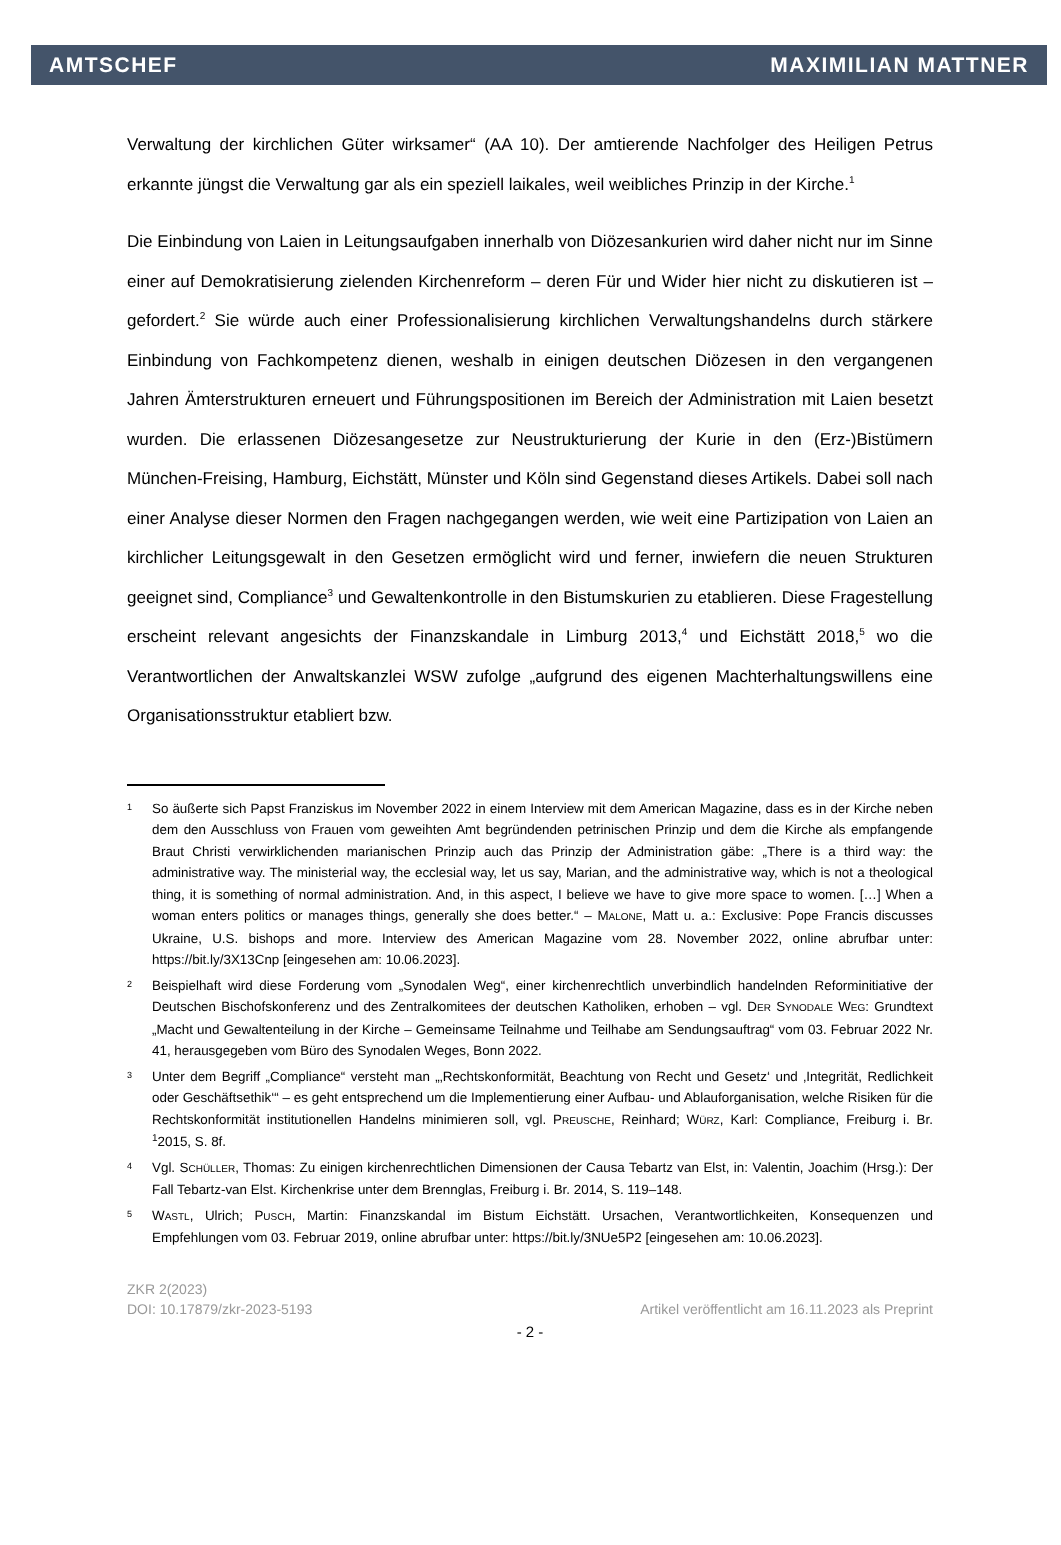AMTSCHEF MAXIMILIAN MATTNER
Verwaltung der kirchlichen Güter wirksamer“ (AA 10). Der amtierende Nachfolger des Heiligen Petrus erkannte jüngst die Verwaltung gar als ein speziell laikales, weil weibliches Prinzip in der Kirche.<sup>1</sup>
Die Einbindung von Laien in Leitungsaufgaben innerhalb von Diözesankurien wird daher nicht nur im Sinne einer auf Demokratisierung zielenden Kirchenreform – deren Für und Wider hier nicht zu diskutieren ist – gefordert.<sup>2</sup> Sie würde auch einer Professionalisierung kirchlichen Verwaltungshandelns durch stärkere Einbindung von Fachkompetenz dienen, weshalb in einigen deutschen Diözesen in den vergangenen Jahren Ämterstrukturen erneuert und Führungspositionen im Bereich der Administration mit Laien besetzt wurden. Die erlassenen Diözesangesetze zur Neustrukturierung der Kurie in den (Erz-)Bistümern München-Freising, Hamburg, Eichstätt, Münster und Köln sind Gegenstand dieses Artikels. Dabei soll nach einer Analyse dieser Normen den Fragen nachgegangen werden, wie weit eine Partizipation von Laien an kirchlicher Leitungsgewalt in den Gesetzen ermöglicht wird und ferner, inwiefern die neuen Strukturen geeignet sind, Compliance<sup>3</sup> und Gewaltenkontrolle in den Bistumskurien zu etablieren. Diese Fragestellung erscheint relevant angesichts der Finanzskandale in Limburg 2013,<sup>4</sup> und Eichstätt 2018,<sup>5</sup> wo die Verantwortlichen der Anwaltskanzlei WSW zufolge „aufgrund des eigenen Machterhaltungswillens eine Organisationsstruktur etabliert bzw.
1 So äußerte sich Papst Franziskus im November 2022 in einem Interview mit dem American Magazine, dass es in der Kirche neben dem den Ausschluss von Frauen vom geweihten Amt begründenden petrinischen Prinzip und dem die Kirche als empfangende Braut Christi verwirklichenden marianischen Prinzip auch das Prinzip der Administration gäbe: „There is a third way: the administrative way. The ministerial way, the ecclesial way, let us say, Marian, and the administrative way, which is not a theological thing, it is something of normal administration. And, in this aspect, I believe we have to give more space to women. […] When a woman enters politics or manages things, generally she does better.“ – MALONE, Matt u. a.: Exclusive: Pope Francis discusses Ukraine, U.S. bishops and more. Interview des American Magazine vom 28. November 2022, online abrufbar unter: https://bit.ly/3X13Cnp [eingesehen am: 10.06.2023].
2 Beispielhaft wird diese Forderung vom „Synodalen Weg“, einer kirchenrechtlich unverbindlich handelnden Reforminitiative der Deutschen Bischofskonferenz und des Zentralkomitees der deutschen Katholiken, erhoben – vgl. DER SYNODALE WEG: Grundtext „Macht und Gewaltenteilung in der Kirche – Gemeinsame Teilnahme und Teilhabe am Sendungsauftrag“ vom 03. Februar 2022 Nr. 41, herausgegeben vom Büro des Synodalen Weges, Bonn 2022.
3 Unter dem Begriff „Compliance“ versteht man „‚Rechtskonformität, Beachtung von Recht und Gesetz‘ und ‚Integrität, Redlichkeit oder Geschäftsethik‘“ – es geht entsprechend um die Implementierung einer Aufbau- und Ablauforganisation, welche Risiken für die Rechtskonformität institutionellen Handelns minimieren soll, vgl. PREUSCHE, Reinhard; WÜRZ, Karl: Compliance, Freiburg i. Br. <sup>1</sup>2015, S. 8f.
4 Vgl. SCHÜLLER, Thomas: Zu einigen kirchenrechtlichen Dimensionen der Causa Tebartz van Elst, in: Valentin, Joachim (Hrsg.): Der Fall Tebartz-van Elst. Kirchenkrise unter dem Brennglas, Freiburg i. Br. 2014, S. 119–148.
5 WASTL, Ulrich; PUSCH, Martin: Finanzskandal im Bistum Eichstätt. Ursachen, Verantwortlichkeiten, Konsequenzen und Empfehlungen vom 03. Februar 2019, online abrufbar unter: https://bit.ly/3NUe5P2 [eingesehen am: 10.06.2023].
ZKR 2(2023)
DOI: 10.17879/zkr-2023-5193 Artikel veröffentlicht am 16.11.2023 als Preprint
- 2 -